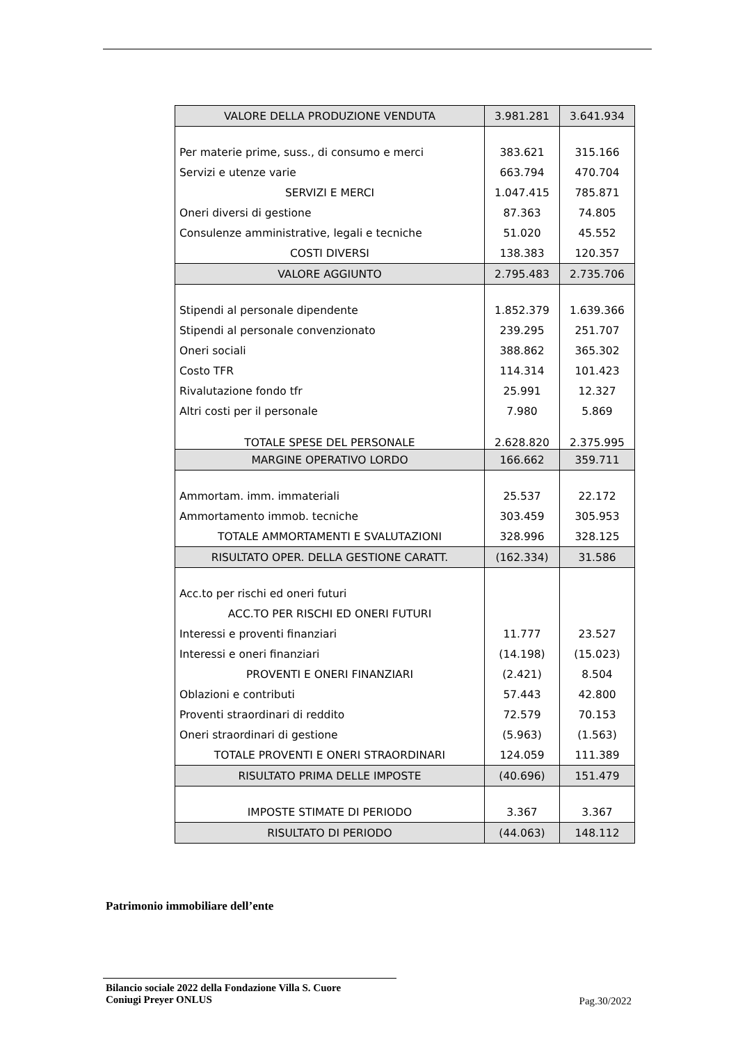| VALORE DELLA PRODUZIONE VENDUTA | 3.981.281 | 3.641.934 |
| Per materie prime, suss., di consumo e merci | 383.621 | 315.166 |
| Servizi e utenze varie | 663.794 | 470.704 |
| SERVIZI E MERCI | 1.047.415 | 785.871 |
| Oneri diversi di gestione | 87.363 | 74.805 |
| Consulenze amministrative, legali e tecniche | 51.020 | 45.552 |
| COSTI DIVERSI | 138.383 | 120.357 |
| VALORE AGGIUNTO | 2.795.483 | 2.735.706 |
| Stipendi al personale dipendente | 1.852.379 | 1.639.366 |
| Stipendi al personale convenzionato | 239.295 | 251.707 |
| Oneri sociali | 388.862 | 365.302 |
| Costo TFR | 114.314 | 101.423 |
| Rivalutazione fondo tfr | 25.991 | 12.327 |
| Altri costi per il personale | 7.980 | 5.869 |
| TOTALE SPESE DEL PERSONALE | 2.628.820 | 2.375.995 |
| MARGINE OPERATIVO LORDO | 166.662 | 359.711 |
| Ammortam. imm. immateriali | 25.537 | 22.172 |
| Ammortamento immob. tecniche | 303.459 | 305.953 |
| TOTALE AMMORTAMENTI E SVALUTAZIONI | 328.996 | 328.125 |
| RISULTATO OPER. DELLA GESTIONE CARATT. | (162.334) | 31.586 |
| Acc.to per rischi ed oneri futuri | | |
| ACC.TO PER RISCHI ED ONERI FUTURI | | |
| Interessi e proventi finanziari | 11.777 | 23.527 |
| Interessi e oneri finanziari | (14.198) | (15.023) |
| PROVENTI E ONERI FINANZIARI | (2.421) | 8.504 |
| Oblazioni e contributi | 57.443 | 42.800 |
| Proventi straordinari di reddito | 72.579 | 70.153 |
| Oneri straordinari di gestione | (5.963) | (1.563) |
| TOTALE PROVENTI E ONERI STRAORDINARI | 124.059 | 111.389 |
| RISULTATO PRIMA DELLE IMPOSTE | (40.696) | 151.479 |
| IMPOSTE STIMATE DI PERIODO | 3.367 | 3.367 |
| RISULTATO DI PERIODO | (44.063) | 148.112 |
Patrimonio immobiliare dell’ente
Bilancio sociale 2022 della Fondazione Villa S. Cuore
Coniugi Preyer ONLUS
Pag.30/2022